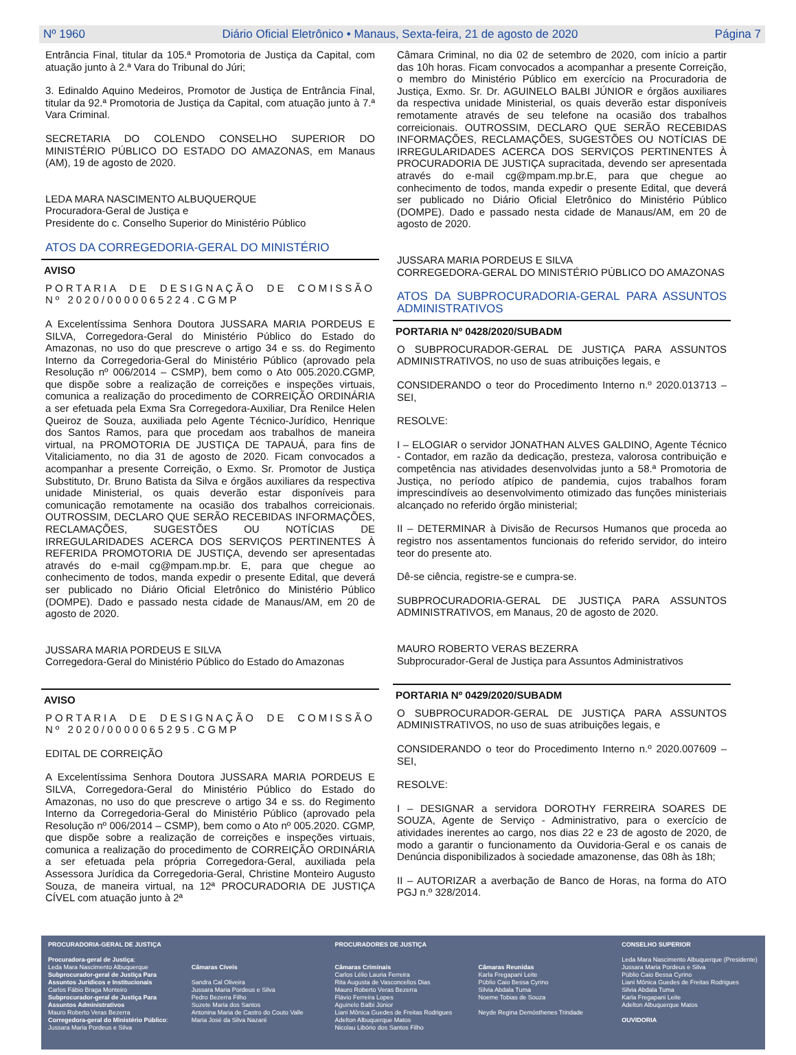Nº 1960 Diário Oficial Eletrônico • Manaus, Sexta-feira, 21 de agosto de 2020 Página 7
Entrância Final, titular da 105.ª Promotoria de Justiça da Capital, com atuação junto à 2.ª Vara do Tribunal do Júri;
3. Edinaldo Aquino Medeiros, Promotor de Justiça de Entrância Final, titular da 92.ª Promotoria de Justiça da Capital, com atuação junto à 7.ª Vara Criminal.
SECRETARIA DO COLENDO CONSELHO SUPERIOR DO MINISTÉRIO PÚBLICO DO ESTADO DO AMAZONAS, em Manaus (AM), 19 de agosto de 2020.
LEDA MARA NASCIMENTO ALBUQUERQUE
Procuradora-Geral de Justiça e
Presidente do c. Conselho Superior do Ministério Público
ATOS DA CORREGEDORIA-GERAL DO MINISTÉRIO
AVISO
PORTARIA DE DESIGNAÇÃO DE COMISSÃO Nº 2020/0000065224.CGMP
A Excelentíssima Senhora Doutora JUSSARA MARIA PORDEUS E SILVA, Corregedora-Geral do Ministério Público do Estado do Amazonas, no uso do que prescreve o artigo 34 e ss. do Regimento Interno da Corregedoria-Geral do Ministério Público (aprovado pela Resolução nº 006/2014 – CSMP), bem como o Ato 005.2020.CGMP, que dispõe sobre a realização de correições e inspeções virtuais, comunica a realização do procedimento de CORREIÇÃO ORDINÁRIA a ser efetuada pela Exma Sra Corregedora-Auxiliar, Dra Renilce Helen Queiroz de Souza, auxiliada pelo Agente Técnico-Jurídico, Henrique dos Santos Ramos, para que procedam aos trabalhos de maneira virtual, na PROMOTORIA DE JUSTIÇA DE TAPAUÁ, para fins de Vitaliciamento, no dia 31 de agosto de 2020. Ficam convocados a acompanhar a presente Correição, o Exmo. Sr. Promotor de Justiça Substituto, Dr. Bruno Batista da Silva e órgãos auxiliares da respectiva unidade Ministerial, os quais deverão estar disponíveis para comunicação remotamente na ocasião dos trabalhos correicionais. OUTROSSIM, DECLARO QUE SERÃO RECEBIDAS INFORMAÇÕES, RECLAMAÇÕES, SUGESTÕES OU NOTÍCIAS DE IRREGULARIDADES ACERCA DOS SERVIÇOS PERTINENTES À REFERIDA PROMOTORIA DE JUSTIÇA, devendo ser apresentadas através do e-mail cg@mpam.mp.br. E, para que chegue ao conhecimento de todos, manda expedir o presente Edital, que deverá ser publicado no Diário Oficial Eletrônico do Ministério Público (DOMPE). Dado e passado nesta cidade de Manaus/AM, em 20 de agosto de 2020.
JUSSARA MARIA PORDEUS E SILVA
Corregedora-Geral do Ministério Público do Estado do Amazonas
AVISO
PORTARIA DE DESIGNAÇÃO DE COMISSÃO Nº 2020/0000065295.CGMP
EDITAL DE CORREIÇÃO
A Excelentíssima Senhora Doutora JUSSARA MARIA PORDEUS E SILVA, Corregedora-Geral do Ministério Público do Estado do Amazonas, no uso do que prescreve o artigo 34 e ss. do Regimento Interno da Corregedoria-Geral do Ministério Público (aprovado pela Resolução nº 006/2014 – CSMP), bem como o Ato nº 005.2020. CGMP, que dispõe sobre a realização de correições e inspeções virtuais, comunica a realização do procedimento de CORREIÇÃO ORDINÁRIA a ser efetuada pela própria Corregedora-Geral, auxiliada pela Assessora Jurídica da Corregedoria-Geral, Christine Monteiro Augusto Souza, de maneira virtual, na 12ª PROCURADORIA DE JUSTIÇA CÍVEL com atuação junto à 2ª
Câmara Criminal, no dia 02 de setembro de 2020, com início a partir das 10h horas. Ficam convocados a acompanhar a presente Correição, o membro do Ministério Público em exercício na Procuradoria de Justiça, Exmo. Sr. Dr. AGUINELO BALBI JÚNIOR e órgãos auxiliares da respectiva unidade Ministerial, os quais deverão estar disponíveis remotamente através de seu telefone na ocasião dos trabalhos correicionais. OUTROSSIM, DECLARO QUE SERÃO RECEBIDAS INFORMAÇÕES, RECLAMAÇÕES, SUGESTÕES OU NOTÍCIAS DE IRREGULARIDADES ACERCA DOS SERVIÇOS PERTINENTES À PROCURADORIA DE JUSTIÇA supracitada, devendo ser apresentada através do e-mail cg@mpam.mp.br.E, para que chegue ao conhecimento de todos, manda expedir o presente Edital, que deverá ser publicado no Diário Oficial Eletrônico do Ministério Público (DOMPE). Dado e passado nesta cidade de Manaus/AM, em 20 de agosto de 2020.
JUSSARA MARIA PORDEUS E SILVA
CORREGEDORA-GERAL DO MINISTÉRIO PÚBLICO DO AMAZONAS
ATOS DA SUBPROCURADORIA-GERAL PARA ASSUNTOS ADMINISTRATIVOS
PORTARIA Nº 0428/2020/SUBADM
O SUBPROCURADOR-GERAL DE JUSTIÇA PARA ASSUNTOS ADMINISTRATIVOS, no uso de suas atribuições legais, e
CONSIDERANDO o teor do Procedimento Interno n.º 2020.013713 – SEI,
RESOLVE:
I – ELOGIAR o servidor JONATHAN ALVES GALDINO, Agente Técnico - Contador, em razão da dedicação, presteza, valorosa contribuição e competência nas atividades desenvolvidas junto a 58.ª Promotoria de Justiça, no período atípico de pandemia, cujos trabalhos foram imprescindíveis ao desenvolvimento otimizado das funções ministeriais alcançado no referido órgão ministerial;
II – DETERMINAR à Divisão de Recursos Humanos que proceda ao registro nos assentamentos funcionais do referido servidor, do inteiro teor do presente ato.
Dê-se ciência, registre-se e cumpra-se.
SUBPROCURADORIA-GERAL DE JUSTIÇA PARA ASSUNTOS ADMINISTRATIVOS, em Manaus, 20 de agosto de 2020.
MAURO ROBERTO VERAS BEZERRA
Subprocurador-Geral de Justiça para Assuntos Administrativos
PORTARIA Nº 0429/2020/SUBADM
O SUBPROCURADOR-GERAL DE JUSTIÇA PARA ASSUNTOS ADMINISTRATIVOS, no uso de suas atribuições legais, e
CONSIDERANDO o teor do Procedimento Interno n.º 2020.007609 – SEI,
RESOLVE:
I – DESIGNAR a servidora DOROTHY FERREIRA SOARES DE SOUZA, Agente de Serviço - Administrativo, para o exercício de atividades inerentes ao cargo, nos dias 22 e 23 de agosto de 2020, de modo a garantir o funcionamento da Ouvidoria-Geral e os canais de Denúncia disponibilizados à sociedade amazonense, das 08h às 18h;
II – AUTORIZAR a averbação de Banco de Horas, na forma do ATO PGJ n.º 328/2014.
PROCURADORIA-GERAL DE JUSTIÇA
Procuradora-geral de Justiça:
Leda Mara Nascimento Albuquerque
Subprocurador-geral de Justiça Para Assuntos Jurídicos e Institucionais
Carlos Fábio Braga Monteiro
Subprocurador-geral de Justiça Para Assuntos Administrativos
Mauro Roberto Veras Bezerra
Corregedora-geral do Ministério Público:
Jussara Maria Pordeus e Silva
Câmaras Cíveis
Sandra Cal Oliveira
Jussara Maria Pordeus e Silva
Pedro Bezerra Filho
Suzete Maria dos Santos
Antonina Maria de Castro do Couto Valle
Maria José da Silva Nazaré
PROCURADORES DE JUSTIÇA
Câmaras Criminais
Carlos Lélio Lauria Ferreira
Rita Augusta de Vasconcellos Dias
Mauro Roberto Veras Bezerra
Flávio Ferreira Lopes
Aguinelo Balbi Júnior
Liani Mônica Guedes de Freitas Rodrigues
Adelton Albuquerque Matos
Nicolau Libório dos Santos Filho
Câmaras Reunidas
Karla Fregapani Leite
Públio Caio Bessa Cyrino
Silvia Abdala Tuma
Noeme Tobias de Souza
Neyde Regina Demósthenes Trindade
CONSELHO SUPERIOR
Leda Mara Nascimento Albuquerque (Presidente)
Jussara Maria Pordeus e Silva
Públio Caio Bessa Cyrino
Liani Mônica Guedes de Freitas Rodrigues
Silvia Abdala Tuma
Karla Fregapani Leite
Adelton Albuquerque Matos
OUVIDORIA